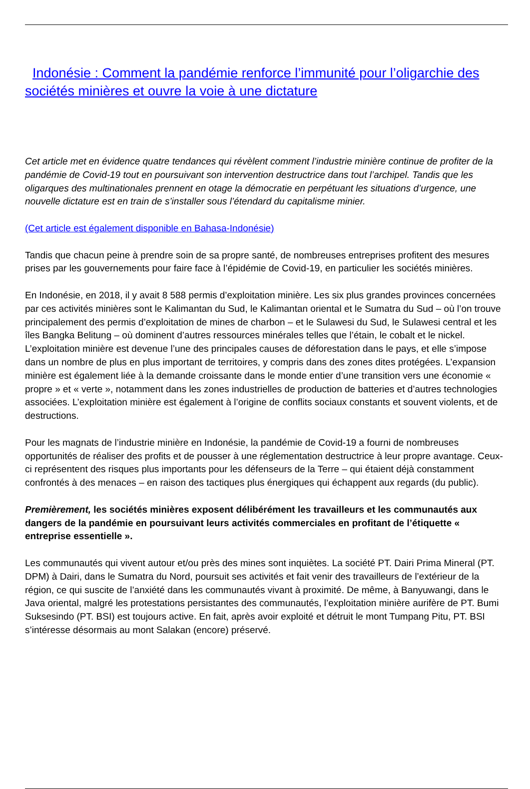Indonésie : Comment la pandémie renforce l’immunité pour l’oligarchie des sociétés minières et ouvre la voie à une dictature
Cet article met en évidence quatre tendances qui révèlent comment l’industrie minière continue de profiter de la pandémie de Covid-19 tout en poursuivant son intervention destructrice dans tout l’archipel. Tandis que les oligarques des multinationales prennent en otage la démocratie en perpétuant les situations d’urgence, une nouvelle dictature est en train de s’installer sous l’étendard du capitalisme minier.
(Cet article est également disponible en Bahasa-Indonésie)
Tandis que chacun peine à prendre soin de sa propre santé, de nombreuses entreprises profitent des mesures prises par les gouvernements pour faire face à l’épidémie de Covid-19, en particulier les sociétés minières.
En Indonésie, en 2018, il y avait 8 588 permis d’exploitation minière. Les six plus grandes provinces concernées par ces activités minières sont le Kalimantan du Sud, le Kalimantan oriental et le Sumatra du Sud – où l’on trouve principalement des permis d’exploitation de mines de charbon – et le Sulawesi du Sud, le Sulawesi central et les îles Bangka Belitung – où dominent d’autres ressources minérales telles que l’étain, le cobalt et le nickel. L’exploitation minière est devenue l’une des principales causes de déforestation dans le pays, et elle s’impose dans un nombre de plus en plus important de territoires, y compris dans des zones dites protégées. L’expansion minière est également liée à la demande croissante dans le monde entier d’une transition vers une économie « propre » et « verte », notamment dans les zones industrielles de production de batteries et d’autres technologies associées. L’exploitation minière est également à l’origine de conflits sociaux constants et souvent violents, et de destructions.
Pour les magnats de l’industrie minière en Indonésie, la pandémie de Covid-19 a fourni de nombreuses opportunités de réaliser des profits et de pousser à une réglementation destructrice à leur propre avantage. Ceux-ci représentent des risques plus importants pour les défenseurs de la Terre – qui étaient déjà constamment confrontés à des menaces – en raison des tactiques plus énergiques qui échappent aux regards (du public).
Premièrement, les sociétés minières exposent délibérément les travailleurs et les communautés aux dangers de la pandémie en poursuivant leurs activités commerciales en profitant de l’étiquette « entreprise essentielle ».
Les communautés qui vivent autour et/ou près des mines sont inquiètes. La société PT. Dairi Prima Mineral (PT. DPM) à Dairi, dans le Sumatra du Nord, poursuit ses activités et fait venir des travailleurs de l’extérieur de la région, ce qui suscite de l’anxiété dans les communautés vivant à proximité. De même, à Banyuwangi, dans le Java oriental, malgré les protestations persistantes des communautés, l’exploitation minière aurifère de PT. Bumi Suksesindo (PT. BSI) est toujours active. En fait, après avoir exploité et détruit le mont Tumpang Pitu, PT. BSI s’intéresse désormais au mont Salakan (encore) préservé.